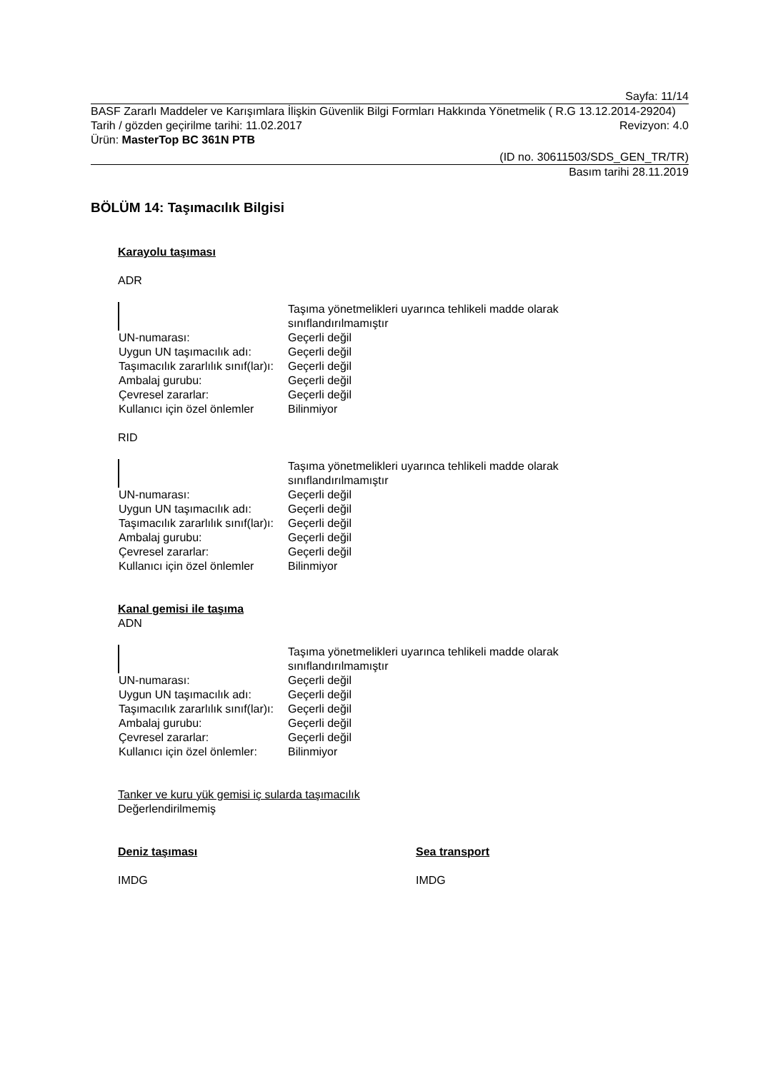Sayfa: 11/14
BASF Zararlı Maddeler ve Karışımlara İlişkin Güvenlik Bilgi Formları Hakkında Yönetmelik ( R.G 13.12.2014-29204)
Tarih / gözden geçirilme tarihi: 11.02.2017 Revizyon: 4.0
Ürün: MasterTop BC 361N PTB
(ID no. 30611503/SDS_GEN_TR/TR)
Basım tarihi 28.11.2019
BÖLÜM 14: Taşımacılık Bilgisi
Karayolu taşıması
ADR
| | Taşıma yönetmelikleri uyarınca tehlikeli madde olarak sınıflandırılmamıştır |
| UN-numarası: | Geçerli değil |
| Uygun UN taşımacılık adı: | Geçerli değil |
| Taşımacılık zararlılık sınıf(lar)ı: | Geçerli değil |
| Ambalaj gurubu: | Geçerli değil |
| Çevresel zararlar: | Geçerli değil |
| Kullanıcı için özel önlemler | Bilinmiyor |
RID
| | Taşıma yönetmelikleri uyarınca tehlikeli madde olarak sınıflandırılmamıştır |
| UN-numarası: | Geçerli değil |
| Uygun UN taşımacılık adı: | Geçerli değil |
| Taşımacılık zararlılık sınıf(lar)ı: | Geçerli değil |
| Ambalaj gurubu: | Geçerli değil |
| Çevresel zararlar: | Geçerli değil |
| Kullanıcı için özel önlemler | Bilinmiyor |
Kanal gemisi ile taşıma
ADN
| | Taşıma yönetmelikleri uyarınca tehlikeli madde olarak sınıflandırılmamıştır |
| UN-numarası: | Geçerli değil |
| Uygun UN taşımacılık adı: | Geçerli değil |
| Taşımacılık zararlılık sınıf(lar)ı: | Geçerli değil |
| Ambalaj gurubu: | Geçerli değil |
| Çevresel zararlar: | Geçerli değil |
| Kullanıcı için özel önlemler: | Bilinmiyor |
Tanker ve kuru yük gemisi iç sularda taşımacılık
Değerlendirilmemiş
Deniz taşıması
IMDG
Sea transport
IMDG